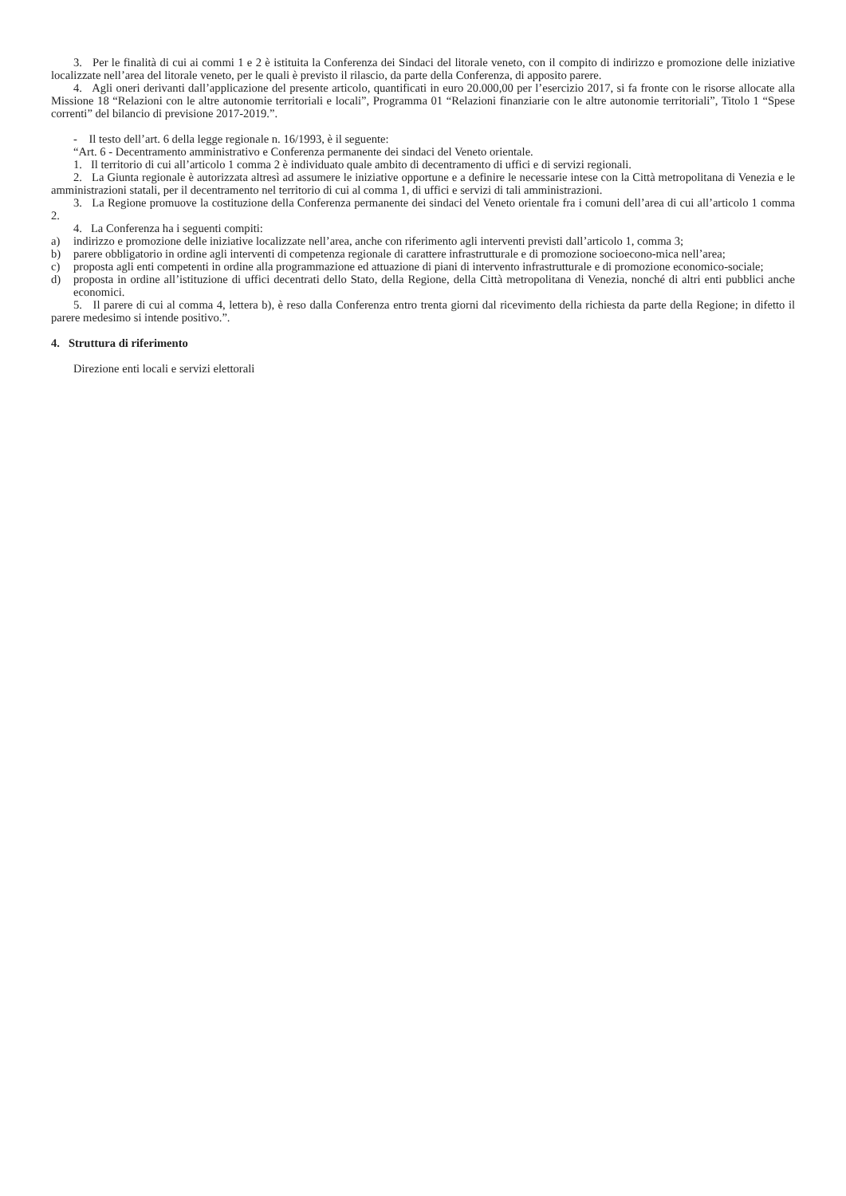3. Per le finalità di cui ai commi 1 e 2 è istituita la Conferenza dei Sindaci del litorale veneto, con il compito di indirizzo e promozione delle iniziative localizzate nell’area del litorale veneto, per le quali è previsto il rilascio, da parte della Conferenza, di apposito parere.
4. Agli oneri derivanti dall’applicazione del presente articolo, quantificati in euro 20.000,00 per l’esercizio 2017, si fa fronte con le risorse allocate alla Missione 18 “Relazioni con le altre autonomie territoriali e locali”, Programma 01 “Relazioni finanziarie con le altre autonomie territoriali”, Titolo 1 “Spese correnti” del bilancio di previsione 2017-2019.”.
- Il testo dell’art. 6 della legge regionale n. 16/1993, è il seguente:
“Art. 6 - Decentramento amministrativo e Conferenza permanente dei sindaci del Veneto orientale.
1. Il territorio di cui all’articolo 1 comma 2 è individuato quale ambito di decentramento di uffici e di servizi regionali.
2. La Giunta regionale è autorizzata altresì ad assumere le iniziative opportune e a definire le necessarie intese con la Città metropolitana di Venezia e le amministrazioni statali, per il decentramento nel territorio di cui al comma 1, di uffici e servizi di tali amministrazioni.
3. La Regione promuove la costituzione della Conferenza permanente dei sindaci del Veneto orientale fra i comuni dell’area di cui all’articolo 1 comma 2.
4. La Conferenza ha i seguenti compiti:
a) indirizzo e promozione delle iniziative localizzate nell’area, anche con riferimento agli interventi previsti dall’articolo 1, comma 3;
b) parere obbligatorio in ordine agli interventi di competenza regionale di carattere infrastrutturale e di promozione socioecono-mica nell’area;
c) proposta agli enti competenti in ordine alla programmazione ed attuazione di piani di intervento infrastrutturale e di promozione economico-sociale;
d) proposta in ordine all’istituzione di uffici decentrati dello Stato, della Regione, della Città metropolitana di Venezia, nonché di altri enti pubblici anche economici.
5. Il parere di cui al comma 4, lettera b), è reso dalla Conferenza entro trenta giorni dal ricevimento della richiesta da parte della Regione; in difetto il parere medesimo si intende positivo.”.
4. Struttura di riferimento
Direzione enti locali e servizi elettorali